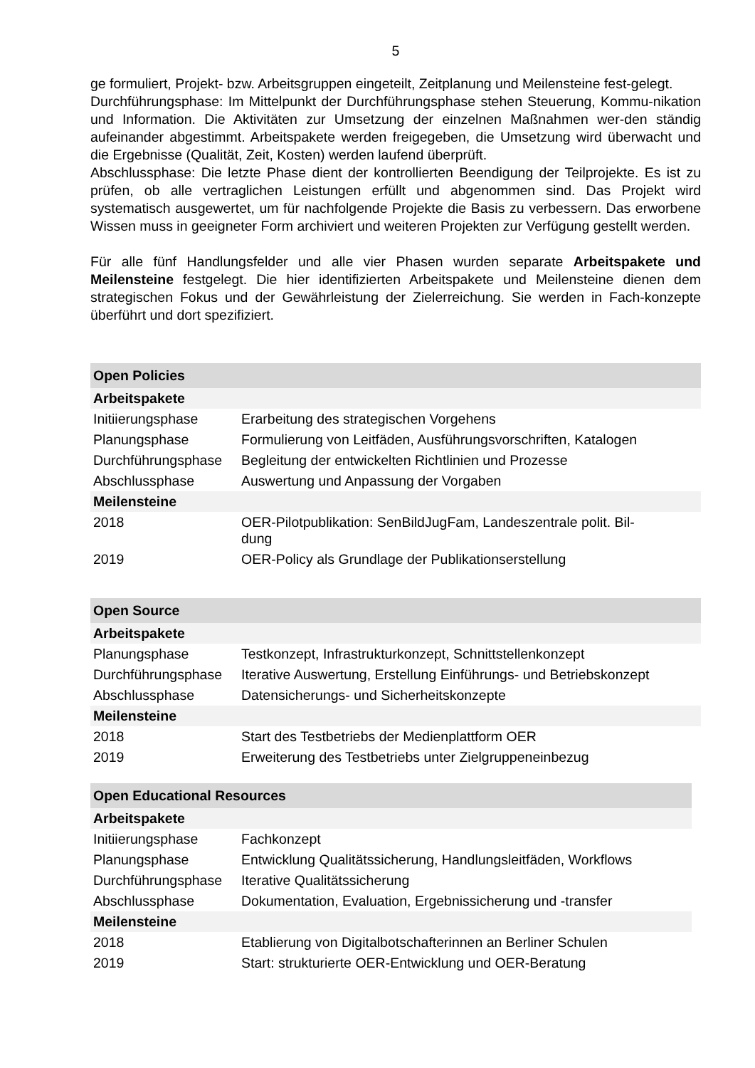5
ge formuliert, Projekt- bzw. Arbeitsgruppen eingeteilt, Zeitplanung und Meilensteine fest-gelegt.
Durchführungsphase: Im Mittelpunkt der Durchführungsphase stehen Steuerung, Kommu-nikation und Information. Die Aktivitäten zur Umsetzung der einzelnen Maßnahmen wer-den ständig aufeinander abgestimmt. Arbeitspakete werden freigegeben, die Umsetzung wird überwacht und die Ergebnisse (Qualität, Zeit, Kosten) werden laufend überprüft.
Abschlussphase: Die letzte Phase dient der kontrollierten Beendigung der Teilprojekte. Es ist zu prüfen, ob alle vertraglichen Leistungen erfüllt und abgenommen sind. Das Projekt wird systematisch ausgewertet, um für nachfolgende Projekte die Basis zu verbessern. Das erworbene Wissen muss in geeigneter Form archiviert und weiteren Projekten zur Verfügung gestellt werden.
Für alle fünf Handlungsfelder und alle vier Phasen wurden separate Arbeitspakete und Meilensteine festgelegt. Die hier identifizierten Arbeitspakete und Meilensteine dienen dem strategischen Fokus und der Gewährleistung der Zielerreichung. Sie werden in Fach-konzepte überführt und dort spezifiziert.
| Open Policies | |
| Arbeitspakete | |
| Initiierungsphase | Erarbeitung des strategischen Vorgehens |
| Planungsphase | Formulierung von Leitfäden, Ausführungsvorschriften, Katalogen |
| Durchführungsphase | Begleitung der entwickelten Richtlinien und Prozesse |
| Abschlussphase | Auswertung und Anpassung der Vorgaben |
| Meilensteine | |
| 2018 | OER-Pilotpublikation: SenBildJugFam, Landeszentrale polit. Bil- dung |
| 2019 | OER-Policy als Grundlage der Publikationserstellung |
| Open Source | |
| Arbeitspakete | |
| Planungsphase | Testkonzept, Infrastrukturkonzept, Schnittstellenkonzept |
| Durchführungsphase | Iterative Auswertung, Erstellung Einführungs- und Betriebskonzept |
| Abschlussphase | Datensicherungs- und Sicherheitskonzepte |
| Meilensteine | |
| 2018 | Start des Testbetriebs der Medienplattform OER |
| 2019 | Erweiterung des Testbetriebs unter Zielgruppeneinbezug |
| Open Educational Resources | |
| Arbeitspakete | |
| Initiierungsphase | Fachkonzept |
| Planungsphase | Entwicklung Qualitätssicherung, Handlungsleitfäden, Workflows |
| Durchführungsphase | Iterative Qualitätssicherung |
| Abschlussphase | Dokumentation, Evaluation, Ergebnissicherung und -transfer |
| Meilensteine | |
| 2018 | Etablierung von Digitalbotschafterinnen an Berliner Schulen |
| 2019 | Start: strukturierte OER-Entwicklung und OER-Beratung |